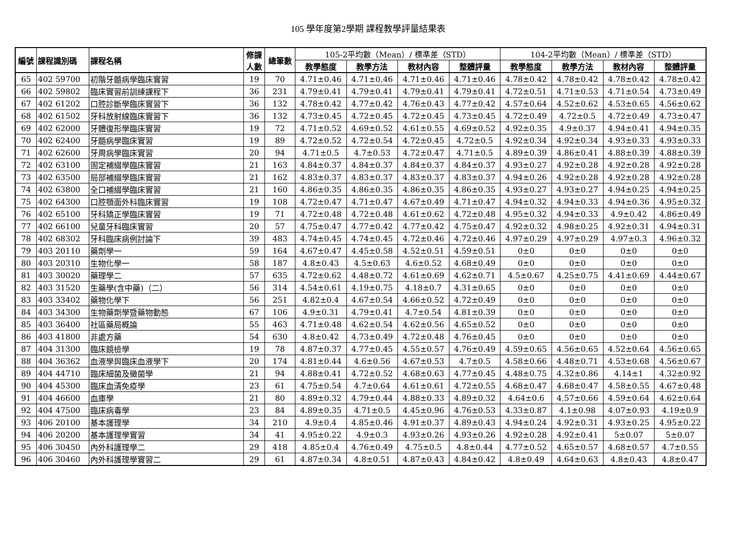105 學年度第2學期 課程教學評量結果表
| 編號 | 課程識別碼 | 課程名稱 | 修課 人數 | 總筆數 | 105-2平均數（Mean）/ 標準差（STD） | | | | 104-2平均數（Mean）/ 標準差（STD） | | | |
| --- | --- | --- | --- | --- | --- | --- | --- | --- | --- | --- | --- | --- |
| | | | | | 教學態度 | 教學方法 | 教材內容 | 整體評量 | 教學態度 | 教學方法 | 教材內容 | 整體評量 |
| 65 | 402 59700 | 初階牙髓病學臨床實習 | 19 | 70 | 4.71±0.46 | 4.71±0.46 | 4.71±0.46 | 4.71±0.46 | 4.78±0.42 | 4.78±0.42 | 4.78±0.42 | 4.78±0.42 |
| 66 | 402 59802 | 臨床實習前訓練課程下 | 36 | 231 | 4.79±0.41 | 4.79±0.41 | 4.79±0.41 | 4.79±0.41 | 4.72±0.51 | 4.71±0.53 | 4.71±0.54 | 4.73±0.49 |
| 67 | 402 61202 | 口腔診斷學臨床實習下 | 36 | 132 | 4.78±0.42 | 4.77±0.42 | 4.76±0.43 | 4.77±0.42 | 4.57±0.64 | 4.52±0.62 | 4.53±0.65 | 4.56±0.62 |
| 68 | 402 61502 | 牙科放射線臨床實習下 | 36 | 132 | 4.73±0.45 | 4.72±0.45 | 4.72±0.45 | 4.73±0.45 | 4.72±0.49 | 4.72±0.5 | 4.72±0.49 | 4.73±0.47 |
| 69 | 402 62000 | 牙體復形學臨床實習 | 19 | 72 | 4.71±0.52 | 4.69±0.52 | 4.61±0.55 | 4.69±0.52 | 4.92±0.35 | 4.9±0.37 | 4.94±0.41 | 4.94±0.35 |
| 70 | 402 62400 | 牙髓病學臨床實習 | 19 | 89 | 4.72±0.52 | 4.72±0.54 | 4.72±0.45 | 4.72±0.5 | 4.92±0.34 | 4.92±0.34 | 4.93±0.33 | 4.93±0.33 |
| 71 | 402 62600 | 牙周病學臨床實習 | 20 | 94 | 4.71±0.5 | 4.7±0.53 | 4.72±0.47 | 4.71±0.5 | 4.89±0.39 | 4.86±0.41 | 4.88±0.39 | 4.88±0.39 |
| 72 | 402 63100 | 固定補綴學臨床實習 | 21 | 163 | 4.84±0.37 | 4.84±0.37 | 4.84±0.37 | 4.84±0.37 | 4.93±0.27 | 4.92±0.28 | 4.92±0.28 | 4.92±0.28 |
| 73 | 402 63500 | 局部補綴學臨床實習 | 21 | 162 | 4.83±0.37 | 4.83±0.37 | 4.83±0.37 | 4.83±0.37 | 4.94±0.26 | 4.92±0.28 | 4.92±0.28 | 4.92±0.28 |
| 74 | 402 63800 | 全口補綴學臨床實習 | 21 | 160 | 4.86±0.35 | 4.86±0.35 | 4.86±0.35 | 4.86±0.35 | 4.93±0.27 | 4.93±0.27 | 4.94±0.25 | 4.94±0.25 |
| 75 | 402 64300 | 口腔顎面外科臨床實習 | 19 | 108 | 4.72±0.47 | 4.71±0.47 | 4.67±0.49 | 4.71±0.47 | 4.94±0.32 | 4.94±0.33 | 4.94±0.36 | 4.95±0.32 |
| 76 | 402 65100 | 牙科矯正學臨床實習 | 19 | 71 | 4.72±0.48 | 4.72±0.48 | 4.61±0.62 | 4.72±0.48 | 4.95±0.32 | 4.94±0.33 | 4.9±0.42 | 4.86±0.49 |
| 77 | 402 66100 | 兒童牙科臨床實習 | 20 | 57 | 4.75±0.47 | 4.77±0.42 | 4.77±0.42 | 4.75±0.47 | 4.92±0.32 | 4.98±0.25 | 4.92±0.31 | 4.94±0.31 |
| 78 | 402 68302 | 牙科臨床病例討論下 | 39 | 483 | 4.74±0.45 | 4.74±0.45 | 4.72±0.46 | 4.72±0.46 | 4.97±0.29 | 4.97±0.29 | 4.97±0.3 | 4.96±0.32 |
| 79 | 403 20110 | 藥劑學一 | 59 | 164 | 4.67±0.47 | 4.45±0.58 | 4.52±0.51 | 4.59±0.51 | 0±0 | 0±0 | 0±0 | 0±0 |
| 80 | 403 20310 | 生物化學一 | 58 | 187 | 4.8±0.43 | 4.5±0.63 | 4.6±0.52 | 4.68±0.49 | 0±0 | 0±0 | 0±0 | 0±0 |
| 81 | 403 30020 | 藥理學二 | 57 | 635 | 4.72±0.62 | 4.48±0.72 | 4.61±0.69 | 4.62±0.71 | 4.5±0.67 | 4.25±0.75 | 4.41±0.69 | 4.44±0.67 |
| 82 | 403 31520 | 生藥學(含中藥)（二） | 56 | 314 | 4.54±0.61 | 4.19±0.75 | 4.18±0.7 | 4.31±0.65 | 0±0 | 0±0 | 0±0 | 0±0 |
| 83 | 403 33402 | 藥物化學下 | 56 | 251 | 4.82±0.4 | 4.67±0.54 | 4.66±0.52 | 4.72±0.49 | 0±0 | 0±0 | 0±0 | 0±0 |
| 84 | 403 34300 | 生物藥劑學暨藥物動態 | 67 | 106 | 4.9±0.31 | 4.79±0.41 | 4.7±0.54 | 4.81±0.39 | 0±0 | 0±0 | 0±0 | 0±0 |
| 85 | 403 36400 | 社區藥局概論 | 55 | 463 | 4.71±0.48 | 4.62±0.54 | 4.62±0.56 | 4.65±0.52 | 0±0 | 0±0 | 0±0 | 0±0 |
| 86 | 403 41800 | 非處方藥 | 54 | 630 | 4.8±0.42 | 4.73±0.49 | 4.72±0.48 | 4.76±0.45 | 0±0 | 0±0 | 0±0 | 0±0 |
| 87 | 404 31300 | 臨床鏡檢學 | 19 | 78 | 4.87±0.37 | 4.77±0.45 | 4.55±0.57 | 4.76±0.49 | 4.59±0.65 | 4.56±0.65 | 4.52±0.64 | 4.56±0.65 |
| 88 | 404 36362 | 血液學與臨床血液學下 | 20 | 174 | 4.81±0.44 | 4.6±0.56 | 4.67±0.53 | 4.7±0.5 | 4.58±0.66 | 4.48±0.71 | 4.53±0.68 | 4.56±0.67 |
| 89 | 404 44710 | 臨床細菌及黴菌學 | 21 | 94 | 4.88±0.41 | 4.72±0.52 | 4.68±0.63 | 4.77±0.45 | 4.48±0.75 | 4.32±0.86 | 4.14±1 | 4.32±0.92 |
| 90 | 404 45300 | 臨床血清免疫學 | 23 | 61 | 4.75±0.54 | 4.7±0.64 | 4.61±0.61 | 4.72±0.55 | 4.68±0.47 | 4.68±0.47 | 4.58±0.55 | 4.67±0.48 |
| 91 | 404 46600 | 血庫學 | 21 | 80 | 4.89±0.32 | 4.79±0.44 | 4.88±0.33 | 4.89±0.32 | 4.64±0.6 | 4.57±0.66 | 4.59±0.64 | 4.62±0.64 |
| 92 | 404 47500 | 臨床病毒學 | 23 | 84 | 4.89±0.35 | 4.71±0.5 | 4.45±0.96 | 4.76±0.53 | 4.33±0.87 | 4.1±0.98 | 4.07±0.93 | 4.19±0.9 |
| 93 | 406 20100 | 基本護理學 | 34 | 210 | 4.9±0.4 | 4.85±0.46 | 4.91±0.37 | 4.89±0.43 | 4.94±0.24 | 4.92±0.31 | 4.93±0.25 | 4.95±0.22 |
| 94 | 406 20200 | 基本護理學實習 | 34 | 41 | 4.95±0.22 | 4.9±0.3 | 4.93±0.26 | 4.93±0.26 | 4.92±0.28 | 4.92±0.41 | 5±0.07 | 5±0.07 |
| 95 | 406 30450 | 內外科護理學二 | 29 | 418 | 4.85±0.4 | 4.76±0.49 | 4.75±0.5 | 4.8±0.44 | 4.77±0.52 | 4.65±0.57 | 4.68±0.57 | 4.7±0.55 |
| 96 | 406 30460 | 內外科護理學實習二 | 29 | 61 | 4.87±0.34 | 4.8±0.51 | 4.87±0.43 | 4.84±0.42 | 4.8±0.49 | 4.64±0.63 | 4.8±0.43 | 4.8±0.47 |